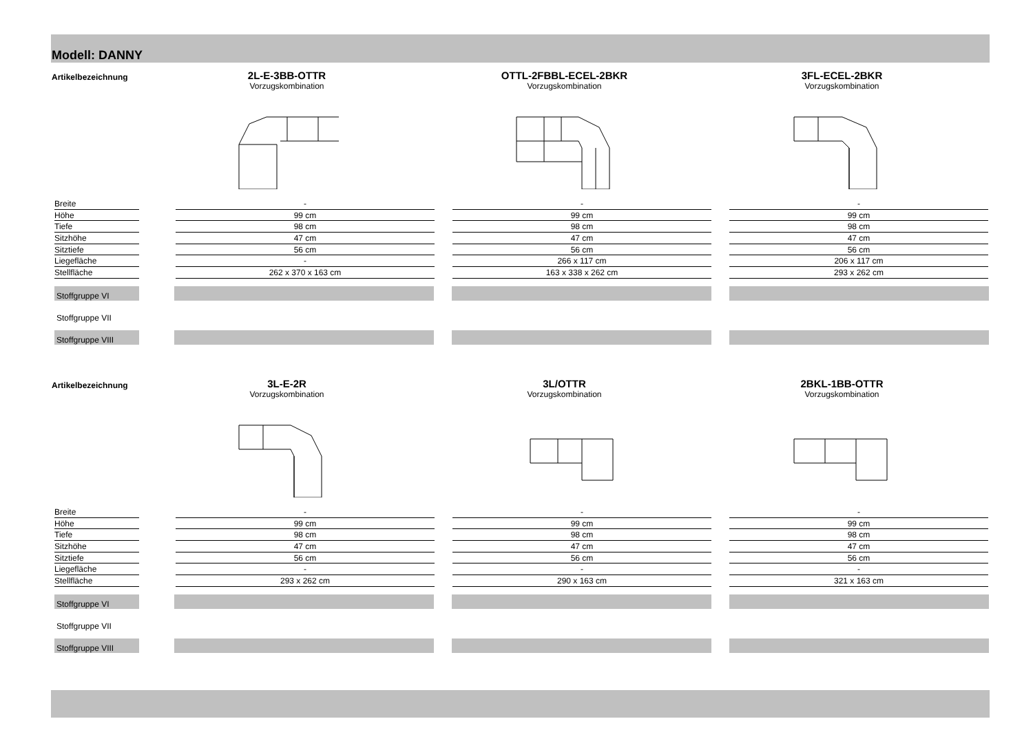Modell: DANNY
Artikelbezeichnung
2L-E-3BB-OTTR
Vorzugskombination
OTTL-2FBBL-ECEL-2BKR
Vorzugskombination
3FL-ECEL-2BKR
Vorzugskombination
Breite - - -
Höhe 99 cm 99 cm 99 cm
Tiefe 98 cm 98 cm 98 cm
Sitzhöhe 47 cm 47 cm 47 cm
Sitztiefe 56 cm 56 cm 56 cm
Liegefläche - 266 x 117 cm 206 x 117 cm
Stellfläche 262 x 370 x 163 cm 163 x 338 x 262 cm 293 x 262 cm
Stoffgruppe VI
Stoffgruppe VII
Stoffgruppe VIII
Artikelbezeichnung
3L-E-2R
Vorzugskombination
3L/OTTR
Vorzugskombination
2BKL-1BB-OTTR
Vorzugskombination
Breite - - -
Höhe 99 cm 99 cm 99 cm
Tiefe 98 cm 98 cm 98 cm
Sitzhöhe 47 cm 47 cm 47 cm
Sitztiefe 56 cm 56 cm 56 cm
Liegefläche - - -
Stellfläche 293 x 262 cm 290 x 163 cm 321 x 163 cm
Stoffgruppe VI
Stoffgruppe VII
Stoffgruppe VIII